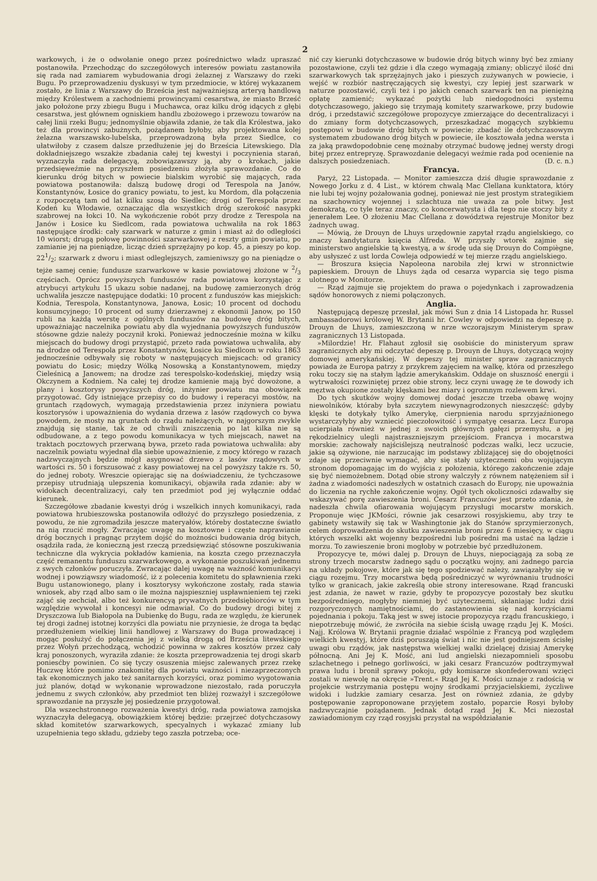2
warkowych, i że o odwołanie onego przez pośrednictwo władz upraszać postanowiła. Przechodząc do szczegółowych interesów powiatu zastanowiła się rada nad zamiarem wybudowania drogi żelaznej z Warszawy do rzeki Bugu. Po przeprowadzeniu dyskusyi w tym przedmiocie, w której wykazanem zostało, że linia z Warszawy do Brześcia jest najważniejszą arteryą handlową między Królestwem a zachodniemi prowincyami cesarstwa, że miasto Brześć jako położone przy zbiegu Bugu i Muchawca, oraz kilku dróg idących z głębi cesarstwa, jest głównem ogniskiem handlu zbożowego i przewozu towarów na całej linii rzeki Bugu; jednomyślnie objawiła zdanie, że tak dla Królestwa, jako też dla prowincyi zabużnych, pożądanem byłoby, aby projektowana kolej żelazna warszawsko-lubelska, przeprowadzoną była przez Siedlce, co ułatwiłoby z czasem dalsze przedłużenie jej do Brześcia Litewskiego. Dla dokładniejszego wszakże zbadania całej tej kwestyi i poczynienia starań, wyznaczyła rada delegacyą, zobowiązawszy ją, aby o krokach, jakie przedsięweźmie na przyszłem posiedzeniu złożyła sprawozdanie. Co do kierunku dróg bitych w powiecie bialskim wyrobić się mających, rada powiatowa postanowiła: dalszą budowę drogi od Terespola na Janów, Konstantynów, Łosice do granicy powiatu, to jest, ku Mordom, dla połączenia z rozpoczętą tam od lat kilku szosą do Siedlec; drogi od Terespola przez Kodeń ku Włodawie, oznaczając dla wszystkich dróg szerokość nasypki szabrowej na łokci 10. Na wykończenie robót przy drodze z Terespola na Janów i Łosice ku Siedlcom, rada powiatowa uchwaliła na rok 1863 następujące środki: cały szarwark w naturze z gmin i miast aż do odległości 10 wiorst; drugą połowę powinności szarwarkowej z reszty gmin powiatu, po zamianie jej na pieniądze, licząc dzień sprzężajny po kop. 45, a pieszy po kop. 221/2; szarwark z dworu i miast odleglejszych, zamieniwszy go na pieniądze o tejże samej cenie; fundusze szarwarkowe w kasie powiatowej złożone w 2/3 częściach. Oprócz powyższych funduszów rada powiatowa korzystając z atrybucyi artykułu 15 ukazu sobie nadanej, na budowę zamierzonych dróg uchwaliła jeszcze następujące dodatki: 10 procent z funduszów kas miejskich: Kodnia, Terespola, Konstantynowa, Janowa, Łosic; 10 procent od dochodu konsumcyjnego; 10 procent od sumy dzierzawnej z ekonomii Janow, po 150 rubli na każdą werstę z ogólnych funduszów na budowę dróg bitych, upoważniając naczelnika powiatu aby dla wyjednania powyższych funduszów stósowne gdzie należy poczynił kroki. Ponieważ jednocześnie można w kilku miejscach do budowy drogi przystąpić, przeto rada powiatowa uchwaliła, aby na drodze od Terespola przez Konstantynów, Łosice ku Siedlcom w roku 1863 jednocześnie odbywały się roboty w następujących miejscach: od granicy powiatu do Łosic; między Wólką Nosowską a Konstantynowem, między Cieleśnicą a Janowem; na drodze zaś terespolsko-kodeńskiej, między wsią Okczynem a Kodniem. Na całej tej drodze kamienie mają być dowożone, a plany i kosztorysy powyższych dróg, inżynier powiatu ma obowiązek przygotować. Gdy istniejące przepisy co do budowy i reperacyi mostów, na gruntach rządowych, wymagają przedstawienia przez inżyniera powiatu kosztorysów i upoważnienia do wydania drzewa z lasów rządowych co bywa powodem, że mosty na gruntach do rządu należących, w najgorszym zwykle znajdują się stanie, tak że od chwili zniszczenia po lat kilka nie są odbudowane, a z tego powodu komunikacya w tych miejscach, nawet na traktach pocztowych przerwaną bywa, przeto rada powiatowa uchwaliła: aby naczelnik powiatu wyjednał dla siebie upoważnienie, z mocy którego w razach nadzwyczajnych będzie mógł asygnować drzewo z lasów rządowych w wartości rs. 50 i forszusować z kasy powiatowej na cel powyższy także rs. 50, do jednej roboty. Wreszcie opierając się na doświadczeniu, że tychczasowe przepisy utrudniają ulepszenia komunikacyi, objawiła rada zdanie: aby w widokach decentralizacyi, cały ten przedmiot pod jej wyłącznie oddać kierunek.
Szczegółowe zbadanie kwestyi dróg i wszelkich innych komunikacyi, rada powiatowa hrubieszowska postanowiła odłożyć do przyszłego posiedzenia, z powodu, że nie zgromadziła jeszcze materyałów, któreby dostateczne światło na nią rzucić mogły. Zwracając uwagę na kosztowne i częste naprawianie dróg bocznych i pragnąc przytem dojść do możności budowania dróg bitych, osądziła rada, że konieczną jest rzeczą przedsięwziąć stósowne poszukiwania techniczne dla wykrycia pokładów kamienia, na koszta czego przeznaczyła część remanentu funduszu szarwarkowego, a wykonanie poszukiwań jednemu z swych członków poruczyła. Zwracając dalej uwagę na ważność komunikacyi wodnej i powziąwszy wiadomość, iż z polecenia komitetu do spławnienia rzeki Bugu ustanowionego, plany i kosztorysy wykończone zostały, rada stawia wniosek, aby rząd albo sam o ile można najspieszniej uspławnieniem tej rzeki zająć się zechciał, albo też konkurencyą prywatnych przedsiębiorców w tym względzie wywołał i koncesyi nie odmawiał. Co do budowy drogi bitej z Dryszczowa lub Białopola na Dubienkę do Bugu, rada ze względu, że kierunek tej drogi żadnej istotnej korzyści dla powiatu nie przyniesie, że droga ta będąc przedłużeniem wielkiej linii handlowej z Warszawy do Buga prowadzącej i mogąc posłużyć do połączenia jej z wielką drogą od Brześcia litewskiego przez Wołyń przechodzącą, wchodzić powinna w zakres kosztów przez cały kraj ponoszonych, wyraziła zdanie: że koszta przeprowadzenia tej drogi skarb poniesćby powinien. Co się tyczy osuszenia miejsc zalewanych przez rzekę Huczwę które pomimo znakomitej dla powiatu ważności i niezaprzeczonych tak ekonomicznych jako też sanitarnych korzyści, oraz pomimo wygotowania już planów, dotąd w wykonanie wprowadzone niezostało, rada poruczyła jednemu z swych członków, aby przedmiot ten bliżej rozważył i szczegółowe sprawozdanie na przyszłe jej posiedzenie przygotował.
Dla wszechstronnego rozważenia kwestyi dróg, rada powiatowa zamojska wyznaczyła delegacyą, obowiązkiem której będzie: przejrzeć dotychczasowy skład komitetów szarwarkowych, specyalnych i wykazać zmiany lub uzupełnienia tego składu, gdzieby tego zaszła potrzeba; oce-
nić czy kierunki dotychczasowe w budowie dróg bitych winny być bez zmiany pozostawione, czyli też gdzie i dla czego wymagają zmiany; obliczyć ilość dni szarwarkowych tak sprzężajnych jako i pieszych zużywanych w powiecie, i wejść w rozbiór nastręczających się kwestyi, czy lepiej jest szarwark w naturze pozostawić, czyli też i po jakich cenach szarwark ten na pieniężną opłatę zamienić; wykazać pożytki lub niedogodności systemu dotychczasowego, jakiego się trzymają komitety szarwarkowe, przy budowie dróg, i przedstawić szczegółowe propozycye zmierzające do decentralizacyi i do zmiany form dotychczasowych, przeszkadzać mogących szybkiemu postępowi w budowie dróg bitych w powiecie; zbadać ile dotychczasowym systematem zbudowano dróg bitych w powiecie, ile kosztowała jedna wersta i za jaką prawdopodobnie cenę możnaby otrzymać budowę jednej wersty drogi bitej przez entrepryzę. Sprawozdanie delegacyi weźmie rada pod ocenienie na dalszych posiedzeniach. (D. c. n.)
Francya.
Paryż, 22 Listopada. — Monitor zamieszcza dziś długie sprawozdanie z Nowego Jorku z d. 4 List., w którem chwalą Mac Clellana kunktatora, który nie lubi tej wojny pożałowania godnej, ponieważ nie jest prostym strategikiem na szachownicy wojennej i szlachtuza nie uważa za pole bitwy. Jest demokratą, co tyle teraz znaczy, co koncerwatysta i dla tego nie stoczy bity z jenerałem Lee. O złożeniu Mac Clellana z dowództwa rejestruje Monitor bez żadnych uwag.
— Mówią, że Drouyn de Lhuys urzędownie zapytał rządu angielskiego, co znaczy kandytatura księcia Alfreda. W przyszły wtorek zajmie się ministerstwo angielskie tą kwestyą, a w środę uda się Drouyn do Compiègne, aby usłyszeć z ust lorda Cowleja odpowiedź w tej mierze rządu angielskiego.
— Broszura księcia Napoleona narobiła złej krwi w stronnictwie papieskiem. Drouyn de Lhuys żąda od cesarza wyparcia się tego pisma ulotnego w Monitorze.
— Rząd zajmuje się projektem do prawa o pojedynkach i zaprowadzenia sądów honorowych z niemi połączonych.
Anglia.
Następującą depeszę przesłał, jak mówi Sun z dnia 14 Listopada hr. Russel ambassadorowi królowej W. Brytanii hr. Cowley w odpowiedzi na depeszę p. Drouyn de Lhuys, zamieszczoną w nrze wczorajszym Ministerym spraw zagranicznych 13 Listopada.
»Milordzie! Hr. Flahaut zgłosił się osobiście do ministeryum spraw zagranicznych aby mi odczytać depeszę p. Drouyn de Lhuys, dotyczącą wojny domowej amerykańskiej. W depeszy tej minister spraw zagranicznych powiada że Europa patrzy z przykrem zajęciem na walkę, która od przeszłego roku toczy się na stałym lądzie amerykańskim. Oddaje on słuszność energii i wytrwałości rozwiniętej przez obie strony, lecz czyni uwagę że te dowody ich męztwa okupione zostały klęskami bez miary i ogromnym rozlewem krwi.
Do tych skutków wojny domowej dodać jeszcze trzeba obawę wojny niewolników, któraby była szczytem niewynagrodzonych nieszczęść: gdyby klęski te dotykały tylko Amerykę, cierpnienia narodu sprzyjaźnionego wystarczyłyby aby wzniecić pieczołowitość i sympatyę cesarza. Lecz Europa ucierpiała również w jednej z swoich głównych gałęzi przemysłu, a jej rękodzielnicy ulegli najstraszniejszym przejściom. Francya i mocarstwa morskie: zachowały najściślejszą neutralność podczas walki, lecz uczucie, jakie są ożywione, nie narzucając im podstawy zbliżającej się do obojętności zdaje się przeciwnie wymagać, aby się stały użytecznemi obu wojującym stronom dopomagając im do wyjścia z położenia, którego zakończenie zdaje się być niemożebnem. Dotąd obie strony walczyły z równem natężeniem sił i żadna z wiadomości nadeszłych w ostatnich czasach do Europy, nie upoważnia do liczenia na rychłe zakończenie wojny. Ogół tych okoliczności zdawałby się wskazywać porę zawieszenia broni. Cesarz Francuzów jest przeto zdania, że nadeszła chwila ofiarowania wojującym przysługi mocarstw morskich. Proponuje więc JKMości, równie jak cesarzowi rosyjskiemu, aby trzy te gabinety wstawiły się tak w Washingtonie jak do Stanów sprzymierzonych, celem doprowadzenia do skutku zawieszenia broni przez 6 miesięcy, w ciągu których wszelki akt wojenny bezpośredni lub pośredni ma ustać na lądzie i morzu. To zawieszenie broni mogłoby w potrzebie być przedłużonem.
Propozycye te, mówi dalej p. Drouyn de Lhuys, niepociągają za sobą ze strony trzech mocarstw żadnego sądu o początku wojny, ani żadnego parcia na układy pokojowe, które jak się tego spodziewać należy, zawiązałyby się w ciągu rozejmu. Trzy mocarstwa będą pośredniczyć w wyrównaniu trudności tylko w granicach, jakie zakreślą obie strony interesowane. Rząd francuski jest zdania, że nawet w razie, gdyby te propozycye pozostały bez skutku bezpośredniego, mogłyby niemniej być użytecznemi, skłaniając ludzi dziś rozgoryczonych namiętnościami, do zastanowienia się nad korzyściami pojednania i pokoju. Taką jest w swej istocie propozycya rządu francuskiego, i niepotrzebuję mówić, że zwróciła na siebie ścisłą uwagę rządu Jej K. Mości. Najj. Królowa W. Brytanii pragnie działać wspólnie z Francyą pod względem wielkich kwestyj, które dziś poruszają świat i nic nie jest godniejszem ścisłej uwagi obu rządów, jak następstwa wielkiej walki dzielącej dzisiaj Amerykę północną. Ani Jej K. Mość, ani lud angielski niezapomnieli sposobu szlachetnego i pełnego gorliwości, w jaki cesarz Francuzów podtrzymywał prawa ludu i bronił sprawy pokoju, gdy komisarze skonfederowani wzięci zostali w niewolę na okręcie »Trent.« Rząd Jej K. Mości uznaje z radością w projekcie wstrzymania postępu wojny środkami przyjacielskiemi, życzliwe widoki i ludzkie zamiary cesarza. Jest on również zdania, że gdyby postępowanie zaproponowane przyjętem zostało, poparcie Rosyi byłoby nadzwyczajnie pożądanem. Jednak dotąd rząd Jej K. Mci niezostał zawiadomionym czy rząd rosyjski przystał na współdziałanie